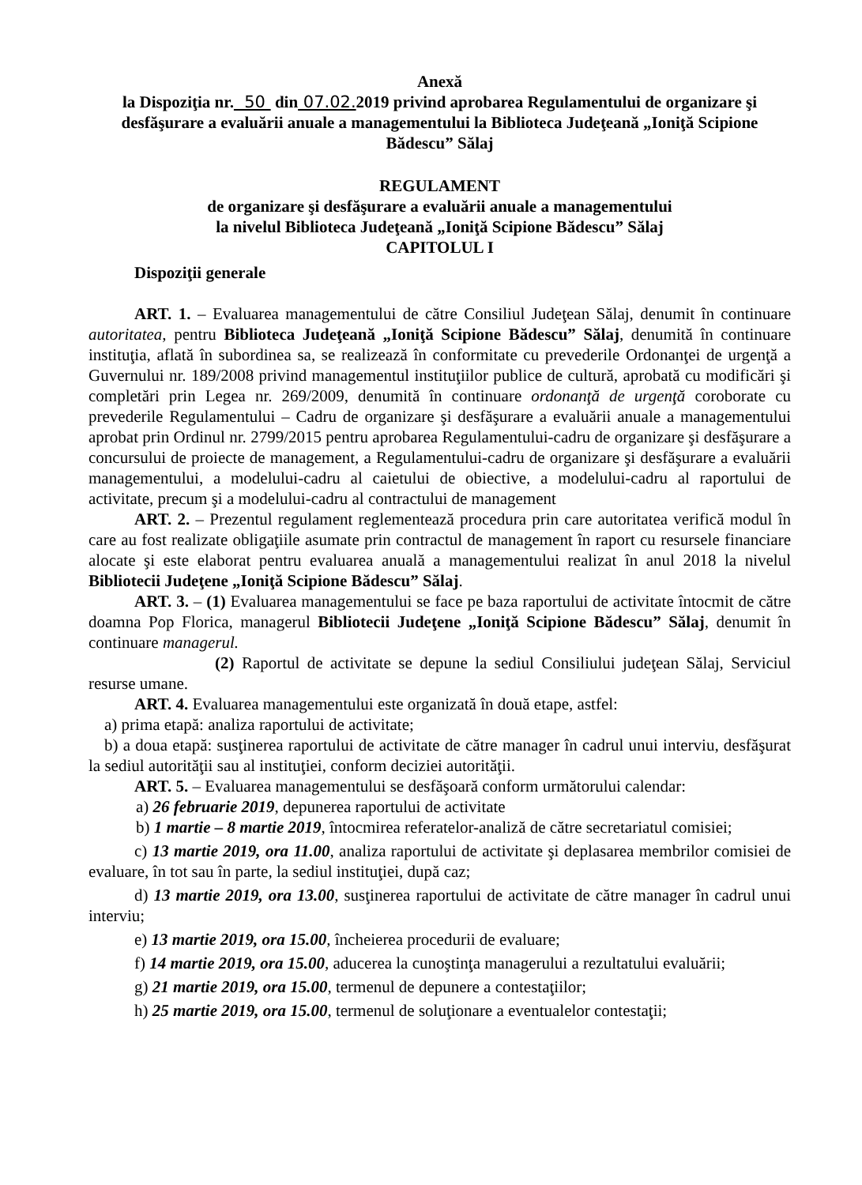Anexă
la Dispoziţia nr. 50 din 07.02. 2019 privind aprobarea Regulamentului de organizare şi desfăşurare a evaluării anuale a managementului la Biblioteca Judeţeană „Ioniţă Scipione Bădescu” Sălaj
REGULAMENT
de organizare şi desfăşurare a evaluării anuale a managementului
la nivelul Biblioteca Judeţeană „Ioniţă Scipione Bădescu” Sălaj
CAPITOLUL I
Dispoziţii generale
ART. 1. – Evaluarea managementului de către Consiliul Judeţean Sălaj, denumit în continuare autoritatea, pentru Biblioteca Judeţeană „Ioniţă Scipione Bădescu” Sălaj, denumită în continuare instituţia, aflată în subordinea sa, se realizează în conformitate cu prevederile Ordonanţei de urgenţă a Guvernului nr. 189/2008 privind managementul instituţiilor publice de cultură, aprobată cu modificări şi completări prin Legea nr. 269/2009, denumită în continuare ordonanţă de urgenţă coroborate cu prevederile Regulamentului – Cadru de organizare şi desfăşurare a evaluării anuale a managementului aprobat prin Ordinul nr. 2799/2015 pentru aprobarea Regulamentului-cadru de organizare şi desfăşurare a concursului de proiecte de management, a Regulamentului-cadru de organizare şi desfăşurare a evaluării managementului, a modelului-cadru al caietului de obiective, a modelului-cadru al raportului de activitate, precum şi a modelului-cadru al contractului de management
ART. 2. – Prezentul regulament reglementează procedura prin care autoritatea verifică modul în care au fost realizate obligaţiile asumate prin contractul de management în raport cu resursele financiare alocate şi este elaborat pentru evaluarea anuală a managementului realizat în anul 2018 la nivelul Bibliotecii Judeţene „Ioniţă Scipione Bădescu” Sălaj.
ART. 3. – (1) Evaluarea managementului se face pe baza raportului de activitate întocmit de către doamna Pop Florica, managerul Bibliotecii Judeţene „Ioniţă Scipione Bădescu” Sălaj, denumit în continuare managerul.
(2) Raportul de activitate se depune la sediul Consiliului judeţean Sălaj, Serviciul resurse umane.
ART. 4. Evaluarea managementului este organizată în două etape, astfel:
a) prima etapă: analiza raportului de activitate;
b) a doua etapă: susţinerea raportului de activitate de către manager în cadrul unui interviu, desfăşurat la sediul autorităţii sau al instituţiei, conform deciziei autorităţii.
ART. 5. – Evaluarea managementului se desfăşoară conform următorului calendar:
a) 26 februarie 2019, depunerea raportului de activitate
b) 1 martie – 8 martie 2019, întocmirea referatelor-analiză de către secretariatul comisiei;
c) 13 martie 2019, ora 11.00, analiza raportului de activitate şi deplasarea membrilor comisiei de evaluare, în tot sau în parte, la sediul instituţiei, după caz;
d) 13 martie 2019, ora 13.00, susţinerea raportului de activitate de către manager în cadrul unui interviu;
e) 13 martie 2019, ora 15.00, încheierea procedurii de evaluare;
f) 14 martie 2019, ora 15.00, aducerea la cunoştinţa managerului a rezultatului evaluării;
g) 21 martie 2019, ora 15.00, termenul de depunere a contestaţiilor;
h) 25 martie 2019, ora 15.00, termenul de soluţionare a eventualelor contestaţii;